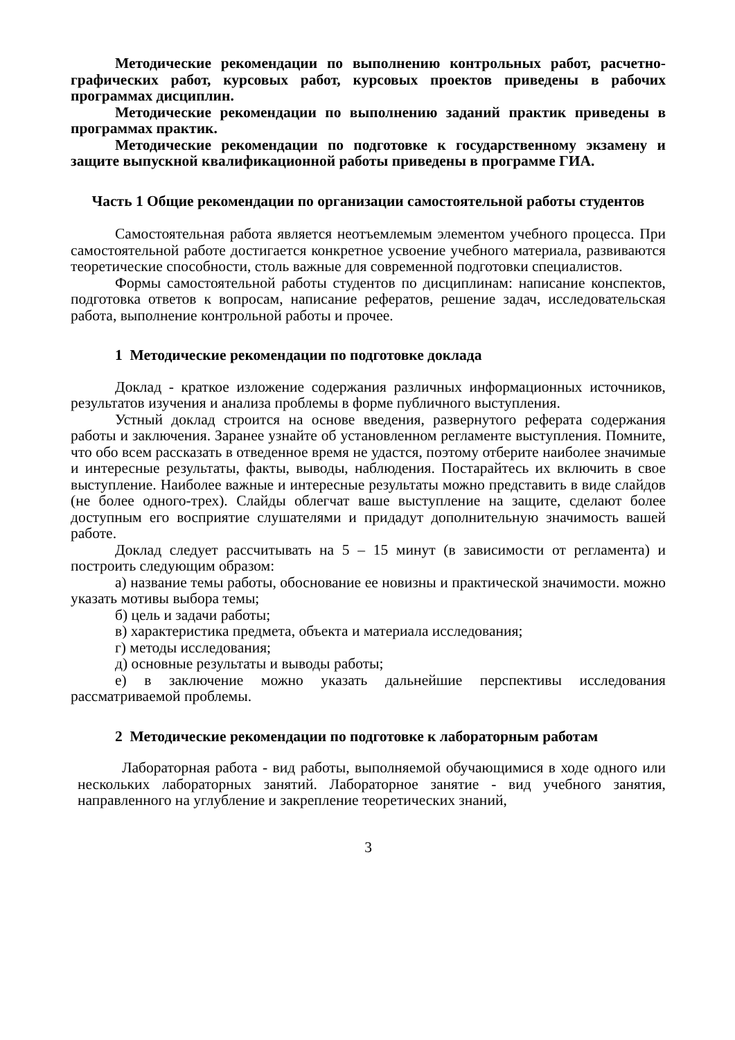Методические рекомендации по выполнению контрольных работ, расчетно-графических работ, курсовых работ, курсовых проектов приведены в рабочих программах дисциплин.
Методические рекомендации по выполнению заданий практик приведены в программах практик.
Методические рекомендации по подготовке к государственному экзамену и защите выпускной квалификационной работы приведены в программе ГИА.
Часть 1 Общие рекомендации по организации самостоятельной работы студентов
Самостоятельная работа является неотъемлемым элементом учебного процесса. При самостоятельной работе достигается конкретное усвоение учебного материала, развиваются теоретические способности, столь важные для современной подготовки специалистов.
Формы самостоятельной работы студентов по дисциплинам: написание конспектов, подготовка ответов к вопросам, написание рефератов, решение задач, исследовательская работа, выполнение контрольной работы и прочее.
1 Методические рекомендации по подготовке доклада
Доклад - краткое изложение содержания различных информационных источников, результатов изучения и анализа проблемы в форме публичного выступления.
Устный доклад строится на основе введения, развернутого реферата содержания работы и заключения. Заранее узнайте об установленном регламенте выступления. Помните, что обо всем рассказать в отведенное время не удастся, поэтому отберите наиболее значимые и интересные результаты, факты, выводы, наблюдения. Постарайтесь их включить в свое выступление. Наиболее важные и интересные результаты можно представить в виде слайдов (не более одного-трех). Слайды облегчат ваше выступление на защите, сделают более доступным его восприятие слушателями и придадут дополнительную значимость вашей работе.
Доклад следует рассчитывать на 5 – 15 минут (в зависимости от регламента) и построить следующим образом:
а) название темы работы, обоснование ее новизны и практической значимости. можно указать мотивы выбора темы;
б) цель и задачи работы;
в) характеристика предмета, объекта и материала исследования;
г) методы исследования;
д) основные результаты и выводы работы;
е) в заключение можно указать дальнейшие перспективы исследования рассматриваемой проблемы.
2 Методические рекомендации по подготовке к лабораторным работам
Лабораторная работа - вид работы, выполняемой обучающимися в ходе одного или нескольких лабораторных занятий. Лабораторное занятие - вид учебного занятия, направленного на углубление и закрепление теоретических знаний,
3